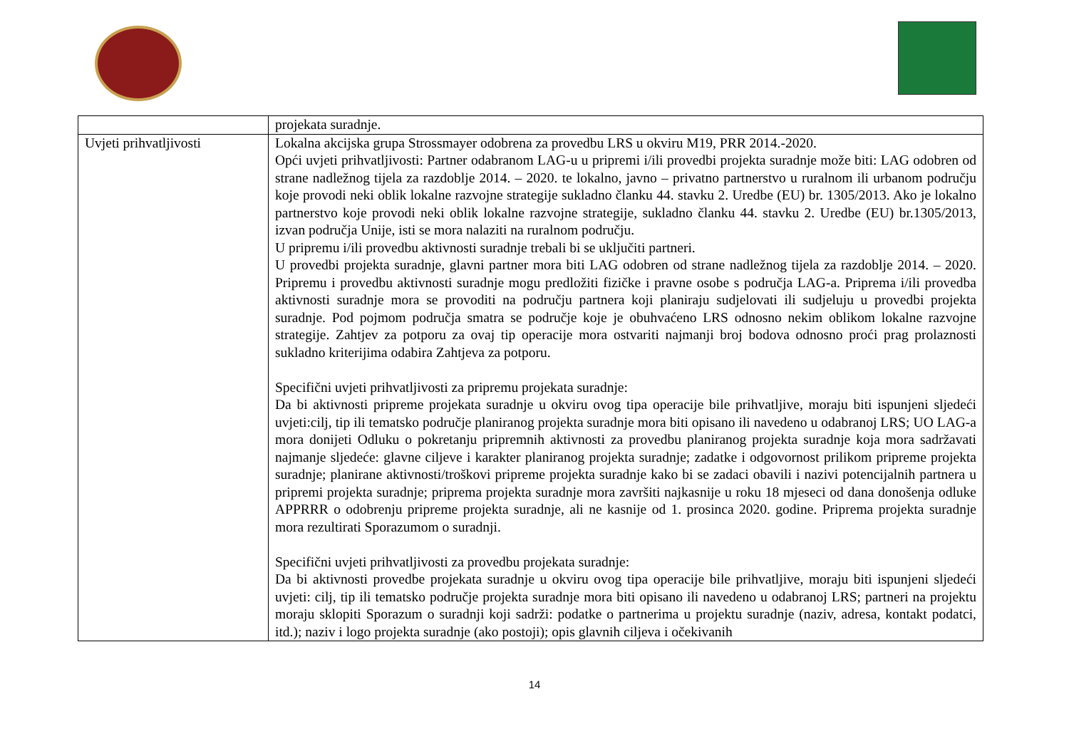| | projekata suradnje. |
| Uvjeti prihvatljivosti | Lokalna akcijska grupa Strossmayer odobrena za provedbu LRS u okviru M19, PRR 2014.-2020. Opći uvjeti prihvatljivosti: Partner odabranom LAG-u u pripremi i/ili provedbi projekta suradnje može biti: LAG odobren od strane nadležnog tijela za razdoblje 2014. – 2020. te lokalno, javno – privatno partnerstvo u ruralnom ili urbanom području koje provodi neki oblik lokalne razvojne strategije sukladno članku 44. stavku 2. Uredbe (EU) br. 1305/2013. Ako je lokalno partnerstvo koje provodi neki oblik lokalne razvojne strategije, sukladno članku 44. stavku 2. Uredbe (EU) br.1305/2013, izvan područja Unije, isti se mora nalaziti na ruralnom području. U pripremu i/ili provedbu aktivnosti suradnje trebali bi se uključiti partneri. U provedbi projekta suradnje, glavni partner mora biti LAG odobren od strane nadležnog tijela za razdoblje 2014. – 2020. Pripremu i provedbu aktivnosti suradnje mogu predložiti fizičke i pravne osobe s područja LAG-a. Priprema i/ili provedba aktivnosti suradnje mora se provoditi na području partnera koji planiraju sudjelovati ili sudjeluju u provedbi projekta suradnje. Pod pojmom područja smatra se područje koje je obuhvaćeno LRS odnosno nekim oblikom lokalne razvojne strategije. Zahtjev za potporu za ovaj tip operacije mora ostvariti najmanji broj bodova odnosno proći prag prolaznosti sukladno kriterijima odabira Zahtjeva za potporu. Specifični uvjeti prihvatljivosti za pripremu projekata suradnje: Da bi aktivnosti pripreme projekata suradnje u okviru ovog tipa operacije bile prihvatljive, moraju biti ispunjeni sljedeći uvjeti:cilj, tip ili tematsko područje planiranog projekta suradnje mora biti opisano ili navedeno u odabranoj LRS; UO LAG-a mora donijeti Odluku o pokretanju pripremnih aktivnosti za provedbu planiranog projekta suradnje koja mora sadržavati najmanje sljedeće: glavne ciljeve i karakter planiranog projekta suradnje; zadatke i odgovornost prilikom pripreme projekta suradnje; planirane aktivnosti/troškovi pripreme projekta suradnje kako bi se zadaci obavili i nazivi potencijalnih partnera u pripremi projekta suradnje; priprema projekta suradnje mora završiti najkasnije u roku 18 mjeseci od dana donošenja odluke APPRRR o odobrenju pripreme projekta suradnje, ali ne kasnije od 1. prosinca 2020. godine. Priprema projekta suradnje mora rezultirati Sporazumom o suradnji. Specifični uvjeti prihvatljivosti za provedbu projekata suradnje: Da bi aktivnosti provedbe projekata suradnje u okviru ovog tipa operacije bile prihvatljive, moraju biti ispunjeni sljedeći uvjeti: cilj, tip ili tematsko područje projekta suradnje mora biti opisano ili navedeno u odabranoj LRS; partneri na projektu moraju sklopiti Sporazum o suradnji koji sadrži: podatke o partnerima u projektu suradnje (naziv, adresa, kontakt podatci, itd.); naziv i logo projekta suradnje (ako postoji); opis glavnih ciljeva i očekivanih |
14